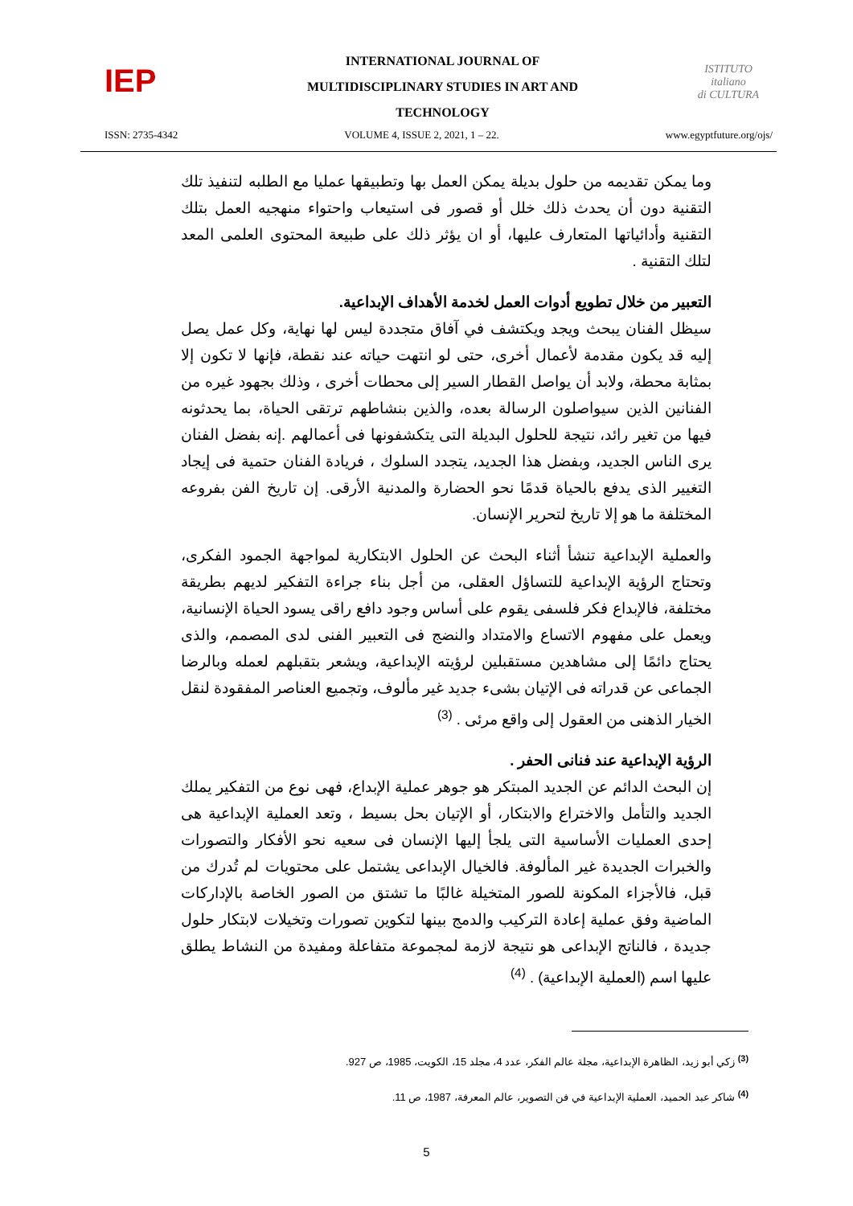IEP
INTERNATIONAL JOURNAL OF
MULTIDISCIPLINARY STUDIES IN ART AND
TECHNOLOGY
ISTITUTO
italiano
di CULTURA
ISSN: 2735-4342 VOLUME 4, ISSUE 2, 2021, 1 – 22. www.egyptfuture.org/ojs/
وما يمكن تقديمه من حلول بديلة يمكن العمل بها وتطبيقها عمليا مع الطلبه لتنفيذ تلك التقنية دون أن يحدث ذلك خلل أو قصور فى استيعاب واحتواء منهجيه العمل بتلك التقنية وأدائياتها المتعارف عليها، أو ان يؤثر ذلك على طبيعة المحتوى العلمى المعد لتلك التقنية .
التعبير من خلال تطويع أدوات العمل لخدمة الأهداف الإبداعية.
سيظل الفنان يبحث ويجد ويكتشف في آفاق متجددة ليس لها نهاية، وكل عمل يصل إليه قد يكون مقدمة لأعمال أخرى، حتى لو انتهت حياته عند نقطة، فإنها لا تكون إلا بمثابة محطة، ولابد أن يواصل القطار السير إلى محطات أخرى ، وذلك بجهود غيره من الفنانين الذين سيواصلون الرسالة بعده، والذين بنشاطهم ترتقى الحياة، بما يحدثونه فيها من تغير رائد، نتيجة للحلول البديلة التى يتكشفونها فى أعمالهم .إنه بفضل الفنان يرى الناس الجديد، وبفضل هذا الجديد، يتجدد السلوك ، فريادة الفنان حتمية فى إيجاد التغيير الذى يدفع بالحياة قدمًا نحو الحضارة والمدنية الأرقى. إن تاريخ الفن بفروعه المختلفة ما هو إلا تاريخ لتحرير الإنسان.
والعملية الإبداعية تنشأ أثناء البحث عن الحلول الابتكارية لمواجهة الجمود الفكرى، وتحتاج الرؤية الإبداعية للتساؤل العقلى، من أجل بناء جراءة التفكير لديهم بطريقة مختلفة، فالإبداع فكر فلسفى يقوم على أساس وجود دافع راقى يسود الحياة الإنسانية، ويعمل على مفهوم الاتساع والامتداد والنضج فى التعبير الفنى لدى المصمم، والذى يحتاج دائمًا إلى مشاهدين مستقبلين لرؤيته الإبداعية، ويشعر بتقبلهم لعمله وبالرضا الجماعى عن قدراته فى الإتيان بشىء جديد غير مألوف، وتجميع العناصر المفقودة لنقل الخيار الذهنى من العقول إلى واقع مرئى . <sup>(3)</sup>
الرؤية الإبداعية عند فنانى الحفر .
إن البحث الدائم عن الجديد المبتكر هو جوهر عملية الإبداع، فهى نوع من التفكير يملك الجديد والتأمل والاختراع والابتكار، أو الإتيان بحل بسيط ، وتعد العملية الإبداعية هى إحدى العمليات الأساسية التى يلجأ إليها الإنسان فى سعيه نحو الأفكار والتصورات والخبرات الجديدة غير المألوفة. فالخيال الإبداعى يشتمل على محتويات لم تُدرك من قبل، فالأجزاء المكونة للصور المتخيلة غالبًا ما تشتق من الصور الخاصة بالإداركات الماضية وفق عملية إعادة التركيب والدمج بينها لتكوين تصورات وتخيلات لابتكار حلول جديدة ، فالناتج الإبداعى هو نتيجة لازمة لمجموعة متفاعلة ومفيدة من النشاط يطلق عليها اسم (العملية الإبداعية) . <sup>(4)</sup>
<sup>(3)</sup> زكي أبو زيد، الظاهرة الإبداعية، مجلة عالم الفكر، عدد 4، مجلد 15، الكويت، 1985، ص 927.
<sup>(4)</sup> شاكر عبد الحميد، العملية الإبداعية في فن التصوير، عالم المعرفة، 1987، ص 11.
5